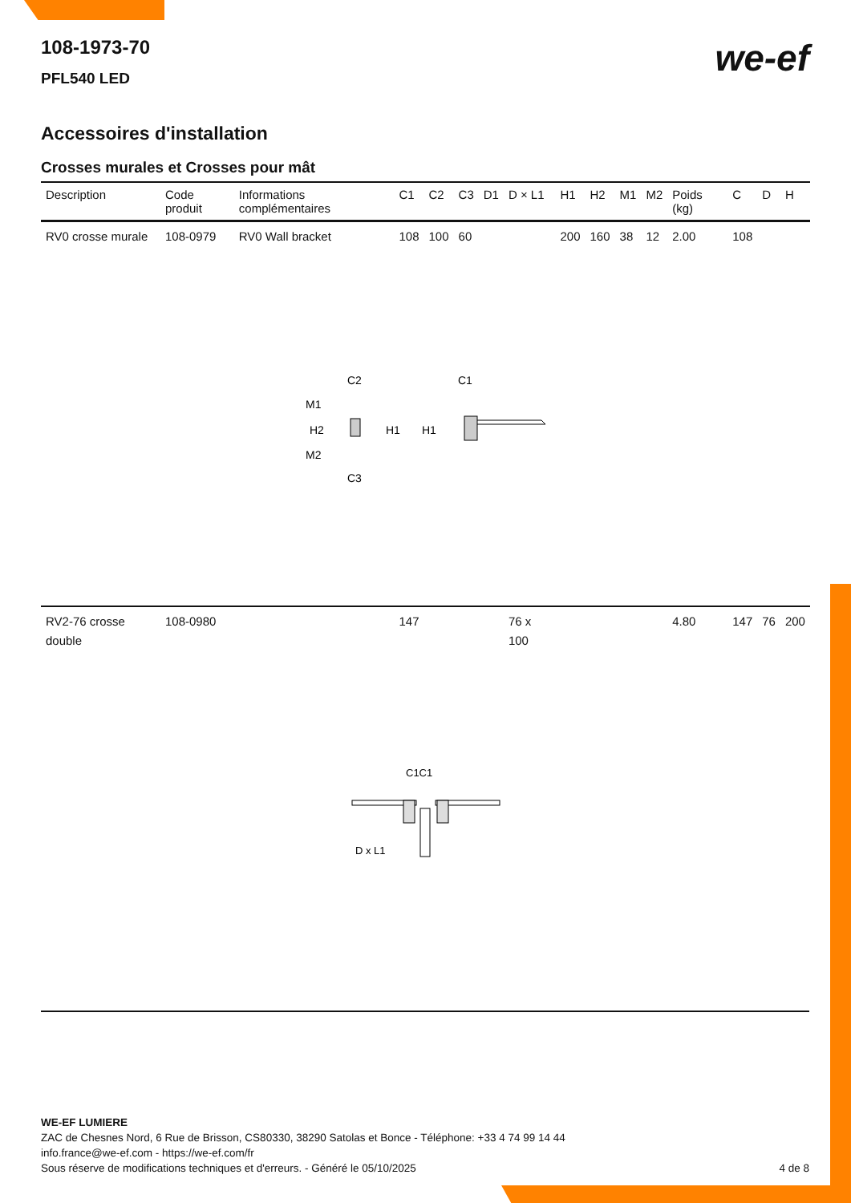we-ef
108-1973-70
PFL540 LED
Accessoires d'installation
Crosses murales et Crosses pour mât
| Description | Code produit | Informations complémentaires | C1 | C2 | C3 | D1 | D × L1 | H1 | H2 | M1 | M2 | Poids (kg) | C | D | H |
| --- | --- | --- | --- | --- | --- | --- | --- | --- | --- | --- | --- | --- | --- | --- | --- |
| RV0 crosse murale | 108-0979 | RV0 Wall bracket | 108 | 100 | 60 | | | 200 | 160 | 38 | 12 | 2.00 | 108 | | |
| M1 H2 M2 C2 C3 H1 H1 C1 | | | | | | | | | | | | | | | |
| RV2-76 crosse double | 108-0980 | | 147 | | | | 76 x 100 | | | | | 4.80 | 147 | 76 | 200 |
| C1C1 D x L1 | | | | | | | | | | | | | | | |
WE-EF LUMIERE
ZAC de Chesnes Nord, 6 Rue de Brisson, CS80330, 38290 Satolas et Bonce - Téléphone: +33 4 74 99 14 44
info.france@we-ef.com - https://we-ef.com/fr
Sous réserve de modifications techniques et d'erreurs. - Généré le 05/10/2025 4 de 8